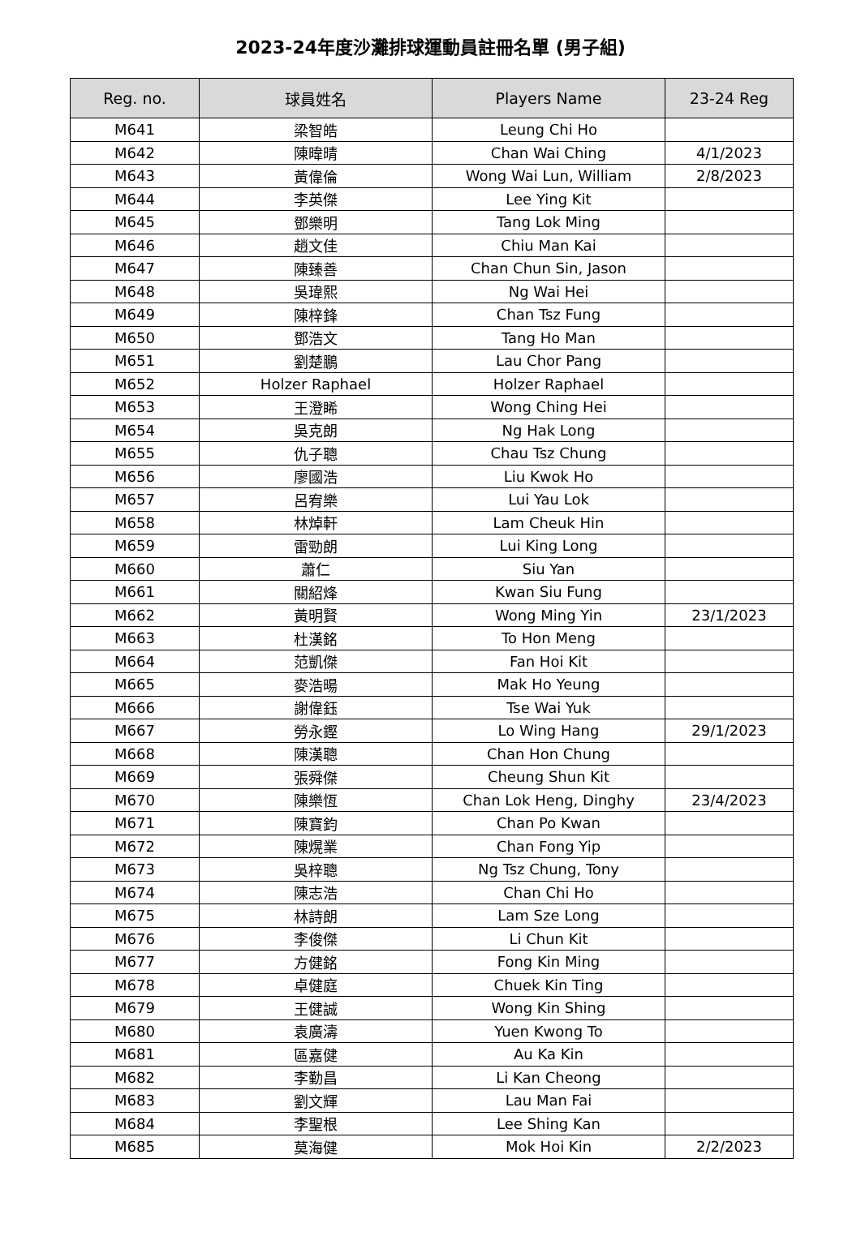2023-24年度沙灘排球運動員註冊名單 (男子組)
| Reg. no. | 球員姓名 | Players Name | 23-24 Reg |
| --- | --- | --- | --- |
| M641 | 梁智皓 | Leung Chi Ho | |
| M642 | 陳暐晴 | Chan Wai Ching | 4/1/2023 |
| M643 | 黃偉倫 | Wong Wai Lun, William | 2/8/2023 |
| M644 | 李英傑 | Lee Ying Kit | |
| M645 | 鄧樂明 | Tang Lok Ming | |
| M646 | 趙文佳 | Chiu Man Kai | |
| M647 | 陳臻善 | Chan Chun Sin, Jason | |
| M648 | 吳瑋熙 | Ng Wai Hei | |
| M649 | 陳梓鋒 | Chan Tsz Fung | |
| M650 | 鄧浩文 | Tang Ho Man | |
| M651 | 劉楚鵬 | Lau Chor Pang | |
| M652 | Holzer Raphael | Holzer Raphael | |
| M653 | 王澄睎 | Wong Ching Hei | |
| M654 | 吳克朗 | Ng Hak Long | |
| M655 | 仇子聰 | Chau Tsz Chung | |
| M656 | 廖國浩 | Liu Kwok Ho | |
| M657 | 呂宥樂 | Lui Yau Lok | |
| M658 | 林焯軒 | Lam Cheuk Hin | |
| M659 | 雷勁朗 | Lui King Long | |
| M660 | 蕭仁 | Siu Yan | |
| M661 | 關紹烽 | Kwan Siu Fung | |
| M662 | 黃明賢 | Wong Ming Yin | 23/1/2023 |
| M663 | 杜漢銘 | To Hon Meng | |
| M664 | 范凱傑 | Fan Hoi Kit | |
| M665 | 麥浩暘 | Mak Ho Yeung | |
| M666 | 謝偉鈺 | Tse Wai Yuk | |
| M667 | 勞永鏗 | Lo Wing Hang | 29/1/2023 |
| M668 | 陳漢聰 | Chan Hon Chung | |
| M669 | 張舜傑 | Cheung Shun Kit | |
| M670 | 陳樂恆 | Chan Lok Heng, Dinghy | 23/4/2023 |
| M671 | 陳寶鈞 | Chan Po Kwan | |
| M672 | 陳熀業 | Chan Fong Yip | |
| M673 | 吳梓聰 | Ng Tsz Chung, Tony | |
| M674 | 陳志浩 | Chan Chi Ho | |
| M675 | 林詩朗 | Lam Sze Long | |
| M676 | 李俊傑 | Li Chun Kit | |
| M677 | 方健銘 | Fong Kin Ming | |
| M678 | 卓健庭 | Chuek Kin Ting | |
| M679 | 王健誠 | Wong Kin Shing | |
| M680 | 袁廣濤 | Yuen Kwong To | |
| M681 | 區嘉健 | Au Ka Kin | |
| M682 | 李勤昌 | Li Kan Cheong | |
| M683 | 劉文輝 | Lau Man Fai | |
| M684 | 李聖根 | Lee Shing Kan | |
| M685 | 莫海健 | Mok Hoi Kin | 2/2/2023 |